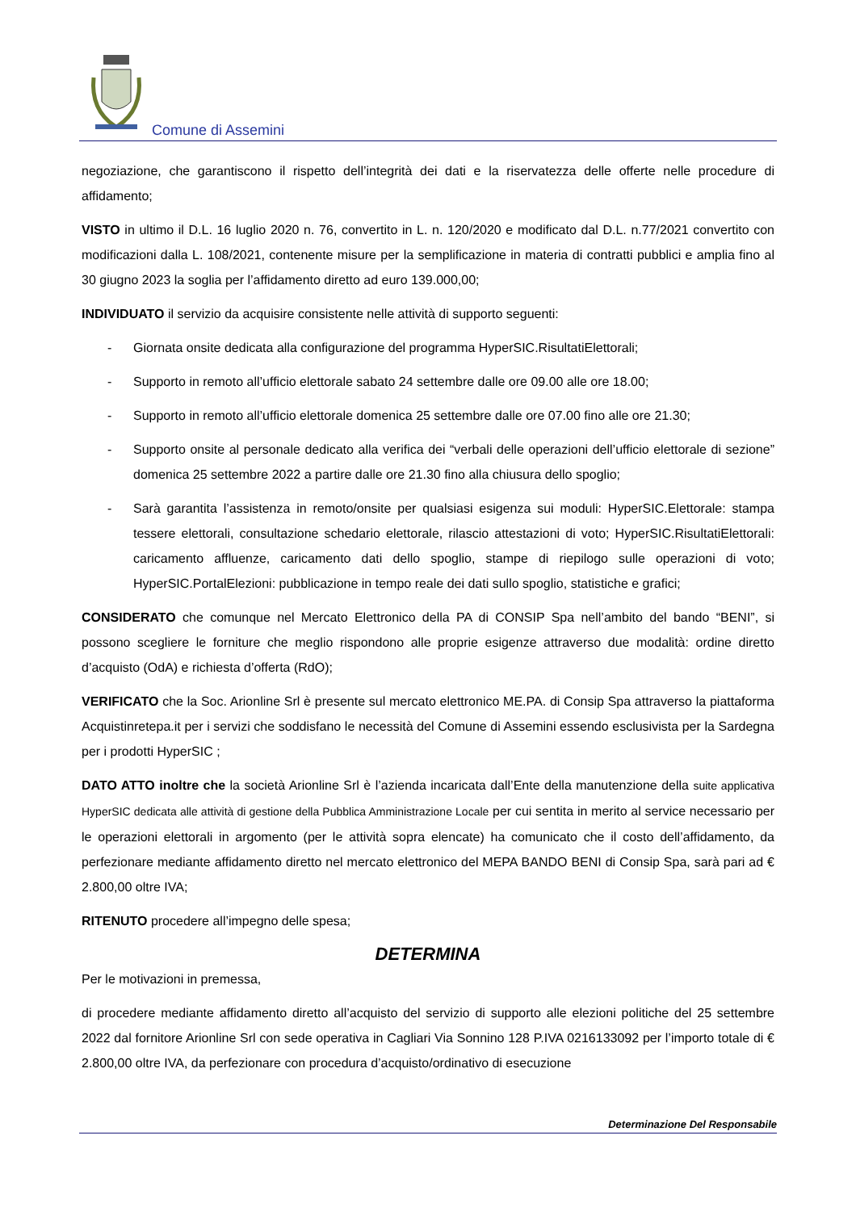Comune di Assemini
negoziazione, che garantiscono il rispetto dell’integrità dei dati e la riservatezza delle offerte nelle procedure di affidamento;
VISTO in ultimo il D.L. 16 luglio 2020 n. 76, convertito in L. n. 120/2020 e modificato dal D.L. n.77/2021 convertito con modificazioni dalla L. 108/2021, contenente misure per la semplificazione in materia di contratti pubblici e amplia fino al 30 giugno 2023 la soglia per l’affidamento diretto ad euro 139.000,00;
INDIVIDUATO il servizio da acquisire consistente nelle attività di supporto seguenti:
- Giornata onsite dedicata alla configurazione del programma HyperSIC.RisultatiElettorali;
- Supporto in remoto all’ufficio elettorale sabato 24 settembre dalle ore 09.00 alle ore 18.00;
- Supporto in remoto all’ufficio elettorale domenica 25 settembre dalle ore 07.00 fino alle ore 21.30;
- Supporto onsite al personale dedicato alla verifica dei “verbali delle operazioni dell’ufficio elettorale di sezione” domenica 25 settembre 2022 a partire dalle ore 21.30 fino alla chiusura dello spoglio;
- Sarà garantita l’assistenza in remoto/onsite per qualsiasi esigenza sui moduli: HyperSIC.Elettorale: stampa tessere elettorali, consultazione schedario elettorale, rilascio attestazioni di voto; HyperSIC.RisultatiElettorali: caricamento affluenze, caricamento dati dello spoglio, stampe di riepilogo sulle operazioni di voto; HyperSIC.PortalElezioni: pubblicazione in tempo reale dei dati sullo spoglio, statistiche e grafici;
CONSIDERATO che comunque nel Mercato Elettronico della PA di CONSIP Spa nell’ambito del bando “BENI”, si possono scegliere le forniture che meglio rispondono alle proprie esigenze attraverso due modalità: ordine diretto d’acquisto (OdA) e richiesta d’offerta (RdO);
VERIFICATO che la Soc. Arionline Srl è presente sul mercato elettronico ME.PA. di Consip Spa attraverso la piattaforma Acquistinretepa.it per i servizi che soddisfano le necessità del Comune di Assemini essendo esclusivista per la Sardegna per i prodotti HyperSIC ;
DATO ATTO inoltre che la società Arionline Srl è l’azienda incaricata dall’Ente della manutenzione della suite applicativa HyperSIC dedicata alle attività di gestione della Pubblica Amministrazione Locale per cui sentita in merito al service necessario per le operazioni elettorali in argomento (per le attività sopra elencate) ha comunicato che il costo dell’affidamento, da perfezionare mediante affidamento diretto nel mercato elettronico del MEPA BANDO BENI di Consip Spa, sarà pari ad € 2.800,00 oltre IVA;
RITENUTO procedere all’impegno delle spesa;
DETERMINA
Per le motivazioni in premessa,
di procedere mediante affidamento diretto all’acquisto del servizio di supporto alle elezioni politiche del 25 settembre 2022 dal fornitore Arionline Srl con sede operativa in Cagliari Via Sonnino 128 P.IVA 0216133092 per l’importo totale di € 2.800,00 oltre IVA, da perfezionare con procedura d’acquisto/ordinativo di esecuzione
Determinazione Del Responsabile